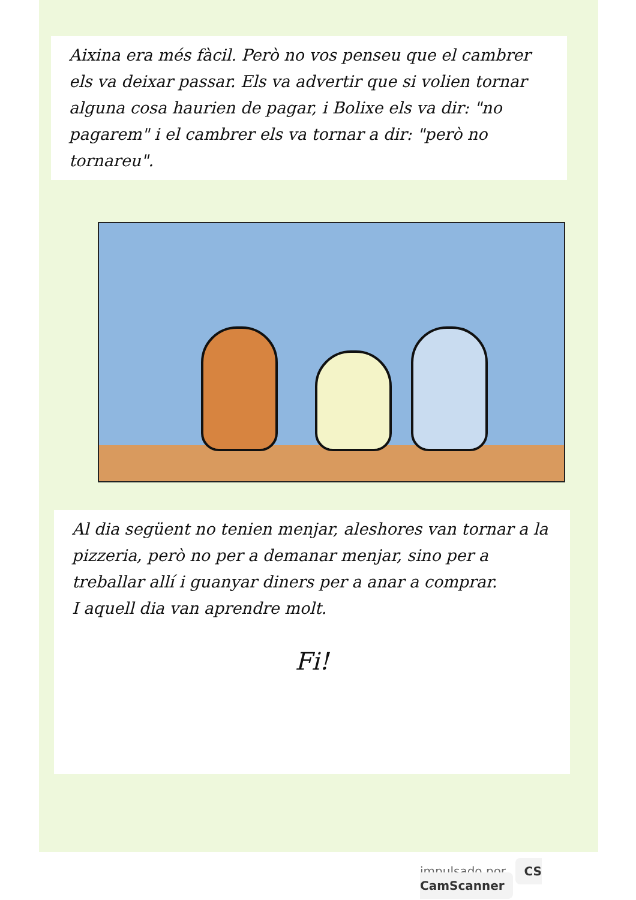Aixina era més fàcil. Però no vos penseu que el cambrer els va deixar passar. Els va advertir que si volien tornar alguna cosa haurien de pagar, i Bolixe els va dir: "no pagarem" i el cambrer els va tornar a dir: "però no tornareu".
Al dia següent no tenien menjar, aleshores van tornar a la pizzeria, però no per a demanar menjar, sino per a treballar allí i guanyar diners per a anar a comprar.
I aquell dia van aprendre molt.
Fi!
impulsado por CS CamScanner